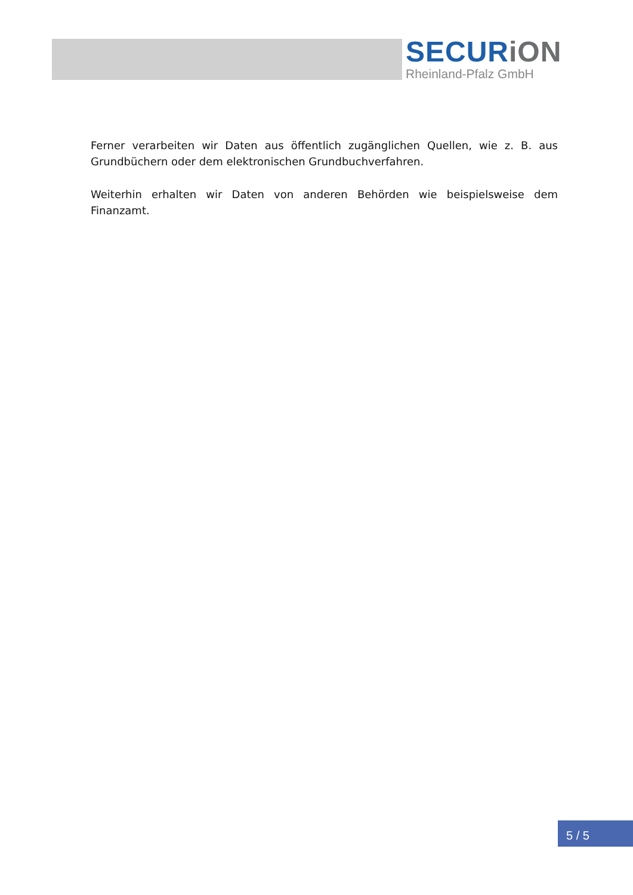SECURiON
Rheinland-Pfalz GmbH
Ferner verarbeiten wir Daten aus öffentlich zugänglichen Quellen, wie z. B. aus Grundbüchern oder dem elektronischen Grundbuchverfahren.
Weiterhin erhalten wir Daten von anderen Behörden wie beispielsweise dem Finanzamt.
5 / 5